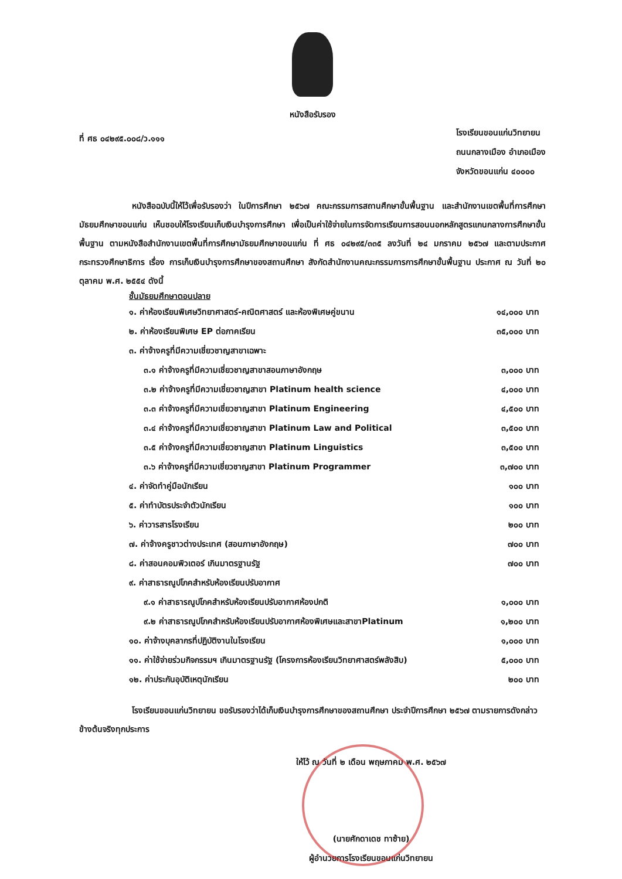หนังสือรับรอง
ที่ ศธ ๐๔๒๙๕.๐๐๘/ว.๑๑๑
โรงเรียนขอนแก่นวิทยายน
ถนนกลางเมือง อำเภอเมือง
จังหวัดขอนแก่น ๔๐๐๐๐
หนังสือฉบับนี้ให้ไว้เพื่อรับรองว่า ในปีการศึกษา ๒๕๖๗ คณะกรรมการสถานศึกษาขั้นพื้นฐาน และสำนักงานเขตพื้นที่การศึกษามัธยมศึกษาขอนแก่น เห็นชอบให้โรงเรียนเก็บเงินบำรุงการศึกษา เพื่อเป็นค่าใช้จ่ายในการจัดการเรียนการสอนนอกหลักสูตรแกนกลางการศึกษาขั้นพื้นฐาน ตามหนังสือสำนักงานเขตพื้นที่การศึกษามัธยมศึกษาขอนแก่น ที่ ศธ ๐๔๒๙๕/๓๓๕ ลงวันที่ ๒๔ มกราคม ๒๕๖๗ และตามประกาศกระทรวงศึกษาธิการ เรื่อง การเก็บเงินบำรุงการศึกษาของสถานศึกษา สังกัดสำนักงานคณะกรรมการการศึกษาขั้นพื้นฐาน ประกาศ ณ วันที่ ๒๐ ตุลาคม พ.ศ. ๒๕๕๔ ดังนี้
ชั้นมัธยมศึกษาตอนปลาย
| ๑. ค่าห้องเรียนพิเศษวิทยาศาสตร์-คณิตศาสตร์ และห้องพิเศษคู่ขนาน | ๑๔,๐๐๐ บาท |
| ๒. ค่าห้องเรียนพิเศษ EP ต่อภาคเรียน | ๓๕,๐๐๐ บาท |
| ๓. ค่าจ้างครูที่มีความเชี่ยวชาญสาขาเฉพาะ | |
| ๓.๑ ค่าจ้างครูที่มีความเชี่ยวชาญสาขาสอนภาษาอังกฤษ | ๓,๐๐๐ บาท |
| ๓.๒ ค่าจ้างครูที่มีความเชี่ยวชาญสาขา Platinum health science | ๔,๐๐๐ บาท |
| ๓.๓ ค่าจ้างครูที่มีความเชี่ยวชาญสาขา Platinum Engineering | ๔,๕๐๐ บาท |
| ๓.๔ ค่าจ้างครูที่มีความเชี่ยวชาญสาขา Platinum Law and Political | ๓,๕๐๐ บาท |
| ๓.๕ ค่าจ้างครูที่มีความเชี่ยวชาญสาขา Platinum Linguistics | ๓,๕๐๐ บาท |
| ๓.๖ ค่าจ้างครูที่มีความเชี่ยวชาญสาขา Platinum Programmer | ๓,๗๐๐ บาท |
| ๔. ค่าจัดทำคู่มือนักเรียน | ๑๐๐ บาท |
| ๕. ค่าทำบัตรประจำตัวนักเรียน | ๑๐๐ บาท |
| ๖. ค่าวารสารโรงเรียน | ๒๐๐ บาท |
| ๗. ค่าจ้างครูชาวต่างประเทศ (สอนภาษาอังกฤษ) | ๗๐๐ บาท |
| ๘. ค่าสอนคอมพิวเตอร์ เกินมาตรฐานรัฐ | ๗๐๐ บาท |
| ๙. ค่าสาธารณูปโภคสำหรับห้องเรียนปรับอากาศ | |
| ๙.๑ ค่าสาธารณูปโภคสำหรับห้องเรียนปรับอากาศห้องปกติ | ๑,๐๐๐ บาท |
| ๙.๒ ค่าสาธารณูปโภคสำหรับห้องเรียนปรับอากาศห้องพิเศษและสาขาPlatinum | ๑,๒๐๐ บาท |
| ๑๐. ค่าจ้างบุคลากรที่ปฏิบัติงานในโรงเรียน | ๑,๐๐๐ บาท |
| ๑๑. ค่าใช้จ่ายร่วมกิจกรรมฯ เกินมาตรฐานรัฐ (โครงการห้องเรียนวิทยาศาสตร์พลังสิบ) | ๕,๐๐๐ บาท |
| ๑๒. ค่าประกันอุบัติเหตุนักเรียน | ๒๐๐ บาท |
โรงเรียนขอนแก่นวิทยายน ขอรับรองว่าได้เก็บเงินบำรุงการศึกษาของสถานศึกษา ประจำปีการศึกษา ๒๕๖๗ ตามรายการดังกล่าวข้างต้นจริงทุกประการ
ให้ไว้ ณ วันที่ ๒ เดือน พฤษภาคม พ.ศ. ๒๕๖๗
(นายศักดาเดช ทาซ้าย)
ผู้อำนวยการโรงเรียนขอนแก่นวิทยายน